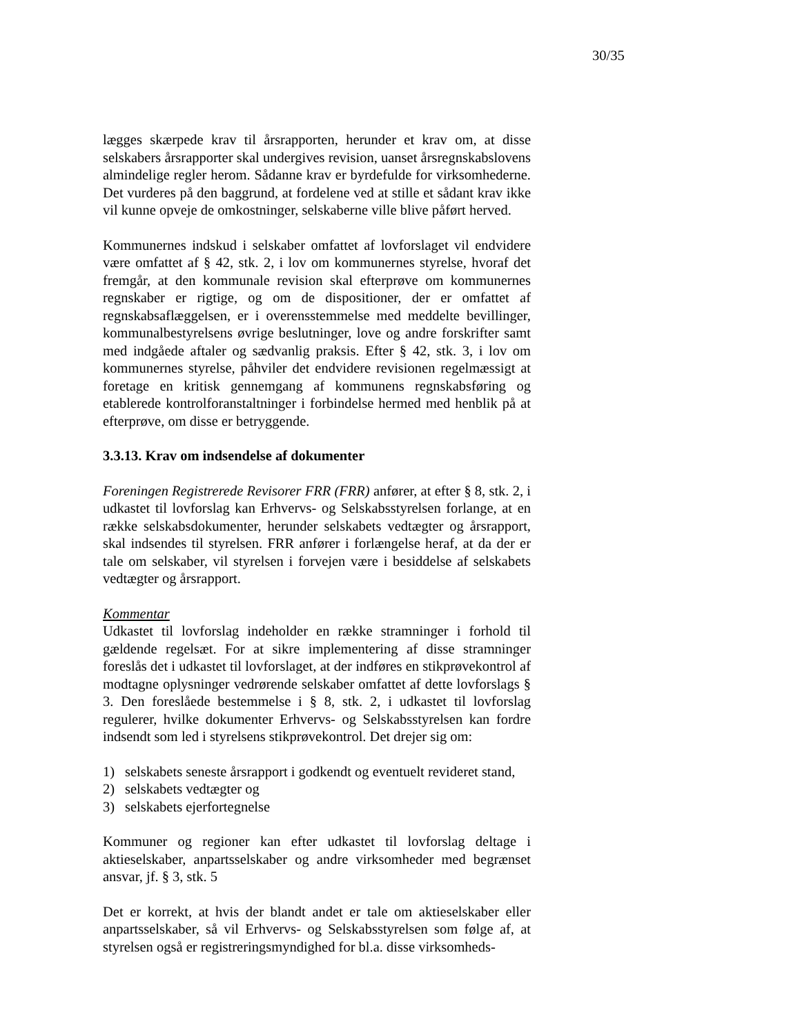30/35
lægges skærpede krav til årsrapporten, herunder et krav om, at disse selskabers årsrapporter skal undergives revision, uanset årsregnskabslovens almindelige regler herom. Sådanne krav er byrdefulde for virksomhederne. Det vurderes på den baggrund, at fordelene ved at stille et sådant krav ikke vil kunne opveje de omkostninger, selskaberne ville blive påført herved.
Kommunernes indskud i selskaber omfattet af lovforslaget vil endvidere være omfattet af § 42, stk. 2, i lov om kommunernes styrelse, hvoraf det fremgår, at den kommunale revision skal efterprøve om kommunernes regnskaber er rigtige, og om de dispositioner, der er omfattet af regnskabsaflæggelsen, er i overensstemmelse med meddelte bevillinger, kommunalbestyrelsens øvrige beslutninger, love og andre forskrifter samt med indgåede aftaler og sædvanlig praksis. Efter § 42, stk. 3, i lov om kommunernes styrelse, påhviler det endvidere revisionen regelmæssigt at foretage en kritisk gennemgang af kommunens regnskabsføring og etablerede kontrolforanstaltninger i forbindelse hermed med henblik på at efterprøve, om disse er betryggende.
3.3.13. Krav om indsendelse af dokumenter
Foreningen Registrerede Revisorer FRR (FRR) anfører, at efter § 8, stk. 2, i udkastet til lovforslag kan Erhvervs- og Selskabsstyrelsen forlange, at en række selskabsdokumenter, herunder selskabets vedtægter og årsrapport, skal indsendes til styrelsen. FRR anfører i forlængelse heraf, at da der er tale om selskaber, vil styrelsen i forvejen være i besiddelse af selskabets vedtægter og årsrapport.
Kommentar
Udkastet til lovforslag indeholder en række stramninger i forhold til gældende regelsæt. For at sikre implementering af disse stramninger foreslås det i udkastet til lovforslaget, at der indføres en stikprøvekontrol af modtagne oplysninger vedrørende selskaber omfattet af dette lovforslags § 3. Den foreslåede bestemmelse i § 8, stk. 2, i udkastet til lovforslag regulerer, hvilke dokumenter Erhvervs- og Selskabsstyrelsen kan fordre indsendt som led i styrelsens stikprøvekontrol. Det drejer sig om:
1) selskabets seneste årsrapport i godkendt og eventuelt revideret stand,
2) selskabets vedtægter og
3) selskabets ejerfortegnelse
Kommuner og regioner kan efter udkastet til lovforslag deltage i aktieselskaber, anpartsselskaber og andre virksomheder med begrænset ansvar, jf. § 3, stk. 5
Det er korrekt, at hvis der blandt andet er tale om aktieselskaber eller anpartsselskaber, så vil Erhvervs- og Selskabsstyrelsen som følge af, at styrelsen også er registreringsmyndighed for bl.a. disse virksomheds-